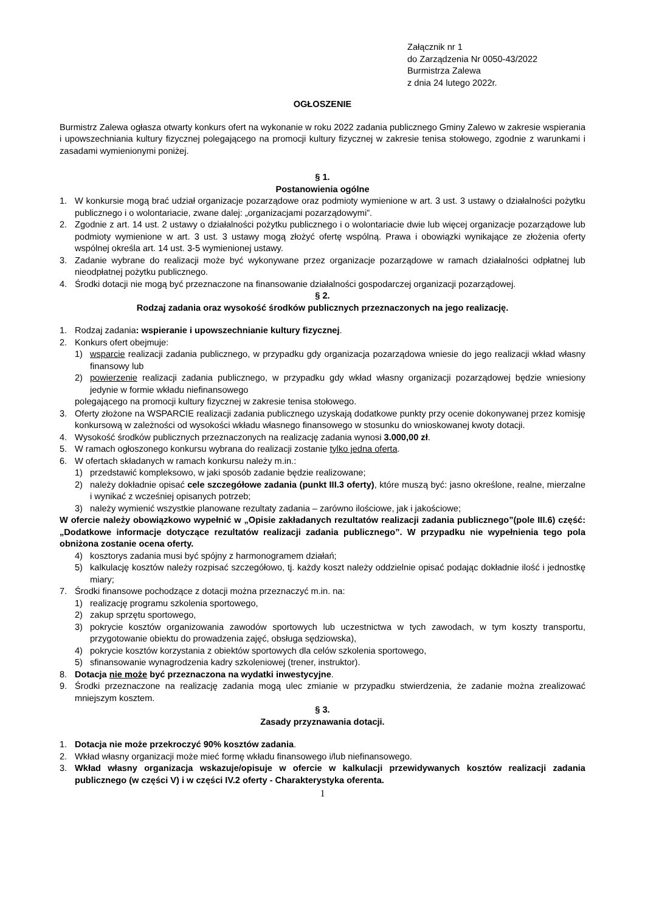Załącznik nr 1
do Zarządzenia Nr 0050-43/2022
Burmistrza Zalewa
z dnia 24 lutego 2022r.
OGŁOSZENIE
Burmistrz Zalewa ogłasza otwarty konkurs ofert na wykonanie w roku 2022 zadania publicznego Gminy Zalewo w zakresie wspierania i upowszechniania kultury fizycznej polegającego na promocji kultury fizycznej w zakresie tenisa stołowego, zgodnie z warunkami i zasadami wymienionymi poniżej.
§ 1.
Postanowienia ogólne
1. W konkursie mogą brać udział organizacje pozarządowe oraz podmioty wymienione w art. 3 ust. 3 ustawy o działalności pożytku publicznego i o wolontariacie, zwane dalej: „organizacjami pozarządowymi”.
2. Zgodnie z art. 14 ust. 2 ustawy o działalności pożytku publicznego i o wolontariacie dwie lub więcej organizacje pozarządowe lub podmioty wymienione w art. 3 ust. 3 ustawy mogą złożyć ofertę wspólną. Prawa i obowiązki wynikające ze złożenia oferty wspólnej określa art. 14 ust. 3-5 wymienionej ustawy.
3. Zadanie wybrane do realizacji może być wykonywane przez organizacje pozarządowe w ramach działalności odpłatnej lub nieodpłatnej pożytku publicznego.
4. Środki dotacji nie mogą być przeznaczone na finansowanie działalności gospodarczej organizacji pozarządowej.
§ 2.
Rodzaj zadania oraz wysokość środków publicznych przeznaczonych na jego realizację.
1. Rodzaj zadania: wspieranie i upowszechnianie kultury fizycznej.
2. Konkurs ofert obejmuje:
1) wsparcie realizacji zadania publicznego, w przypadku gdy organizacja pozarządowa wniesie do jego realizacji wkład własny finansowy lub
2) powierzenie realizacji zadania publicznego, w przypadku gdy wkład własny organizacji pozarządowej będzie wniesiony jedynie w formie wkładu niefinansowego
polegającego na promocji kultury fizycznej w zakresie tenisa stołowego.
3. Oferty złożone na WSPARCIE realizacji zadania publicznego uzyskają dodatkowe punkty przy ocenie dokonywanej przez komisję konkursową w zależności od wysokości wkładu własnego finansowego w stosunku do wnioskowanej kwoty dotacji.
4. Wysokość środków publicznych przeznaczonych na realizację zadania wynosi 3.000,00 zł.
5. W ramach ogłoszonego konkursu wybrana do realizacji zostanie tylko jedna oferta.
6. W ofertach składanych w ramach konkursu należy m.in.:
1) przedstawić kompleksowo, w jaki sposób zadanie będzie realizowane;
2) należy dokładnie opisać cele szczegółowe zadania (punkt III.3 oferty), które muszą być: jasno określone, realne, mierzalne i wynikać z wcześniej opisanych potrzeb;
3) należy wymienić wszystkie planowane rezultaty zadania – zarówno ilościowe, jak i jakościowe;
W ofercie należy obowiązkowo wypełnić w „Opisie zakładanych rezultatów realizacji zadania publicznego”(pole III.6) część: „Dodatkowe informacje dotyczące rezultatów realizacji zadania publicznego”. W przypadku nie wypełnienia tego pola obniżona zostanie ocena oferty.
4) kosztorys zadania musi być spójny z harmonogramem działań;
5) kalkulację kosztów należy rozpisać szczegółowo, tj. każdy koszt należy oddzielnie opisać podając dokładnie ilość i jednostkę miary;
7. Środki finansowe pochodzące z dotacji można przeznaczyć m.in. na:
1) realizację programu szkolenia sportowego,
2) zakup sprzętu sportowego,
3) pokrycie kosztów organizowania zawodów sportowych lub uczestnictwa w tych zawodach, w tym koszty transportu, przygotowanie obiektu do prowadzenia zajęć, obsługa sędziowska),
4) pokrycie kosztów korzystania z obiektów sportowych dla celów szkolenia sportowego,
5) sfinansowanie wynagrodzenia kadry szkoleniowej (trener, instruktor).
8. Dotacja nie może być przeznaczona na wydatki inwestycyjne.
9. Środki przeznaczone na realizację zadania mogą ulec zmianie w przypadku stwierdzenia, że zadanie można zrealizować mniejszym kosztem.
§ 3.
Zasady przyznawania dotacji.
1. Dotacja nie może przekroczyć 90% kosztów zadania.
2. Wkład własny organizacji może mieć formę wkładu finansowego i/lub niefinansowego.
3. Wkład własny organizacja wskazuje/opisuje w ofercie w kalkulacji przewidywanych kosztów realizacji zadania publicznego (w części V) i w części IV.2 oferty - Charakterystyka oferenta.
1